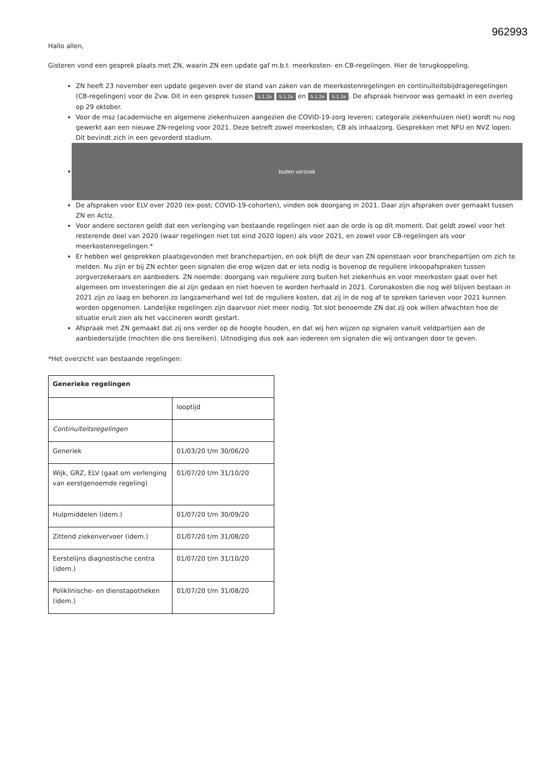962993
Hallo allen,
Gisteren vond een gesprek plaats met ZN, waarin ZN een update gaf m.b.t. meerkosten- en CB-regelingen. Hier de terugkoppeling.
ZN heeft 23 november een update gegeven over de stand van zaken van de meerkostenregelingen en continuïteitsbijdrageregelingen (CB-regelingen) voor de Zvw. Dit in een gesprek tussen 5.1.2e 5.1.2e en 5.1.2e 5.1.2e. De afspraak hiervoor was gemaakt in een overleg op 29 oktober.
Voor de msz (academische en algemene ziekenhuizen aangezien die COVID-19-zorg leveren; categorale ziekenhuizen niet) wordt nu nog gewerkt aan een nieuwe ZN-regeling voor 2021. Deze betreft zowel meerkosten, CB als inhaalzorg. Gesprekken met NFU en NVZ lopen. Dit bevindt zich in een gevorderd stadium.
buiten verzoek
De afspraken voor ELV over 2020 (ex-post; COVID-19-cohorten), vinden ook doorgang in 2021. Daar zijn afspraken over gemaakt tussen ZN en Actiz.
Voor andere sectoren geldt dat een verlenging van bestaande regelingen niet aan de orde is op dit moment. Dat geldt zowel voor het resterende deel van 2020 (waar regelingen niet tot eind 2020 lopen) als voor 2021, en zowel voor CB-regelingen als voor meerkostenregelingen.*
Er hebben wel gesprekken plaatsgevonden met branchepartijen, en ook blijft de deur van ZN openstaan voor branchepartijen om zich te melden. Nu zijn er bij ZN echter geen signalen die erop wijzen dat er iets nodig is bovenop de reguliere inkoopafspraken tussen zorgverzekeraars en aanbieders. ZN noemde: doorgang van reguliere zorg buiten het ziekenhuis en voor meerkosten gaat over het algemeen om investeringen die al zijn gedaan en niet hoeven te worden herhaald in 2021. Coronakosten die nog wèl blijven bestaan in 2021 zijn zo laag en behoren zo langzamerhand wel tot de reguliere kosten, dat zij in de nog af te spreken tarieven voor 2021 kunnen worden opgenomen. Landelijke regelingen zijn daarvoor niet meer nodig. Tot slot benoemde ZN dat zij ook willen afwachten hoe de situatie eruit zien als het vaccineren wordt gestart.
Afspraak met ZN gemaakt dat zij ons verder op de hoogte houden, en dat wij hen wijzen op signalen vanuit veldpartijen aan de aanbiederszijde (mochten die ons bereiken). Uitnodiging dus ook aan iedereen om signalen die wij ontvangen door te geven.
*Het overzicht van bestaande regelingen:
| Generieke regelingen | |
| --- | --- |
| | looptijd |
| Continuïteitsregelingen | |
| Generiek | 01/03/20 t/m 30/06/20 |
| Wijk, GRZ, ELV (gaat om verlenging van eerstgenoemde regeling) | 01/07/20 t/m 31/10/20 |
| Hulpmiddelen (idem.) | 01/07/20 t/m 30/09/20 |
| Zittend ziekenvervoer (idem.) | 01/07/20 t/m 31/08/20 |
| Eerstelijns diagnostische centra (idem.) | 01/07/20 t/m 31/10/20 |
| Poliklinische- en dienstapotheken (idem.) | 01/07/20 t/m 31/08/20 |